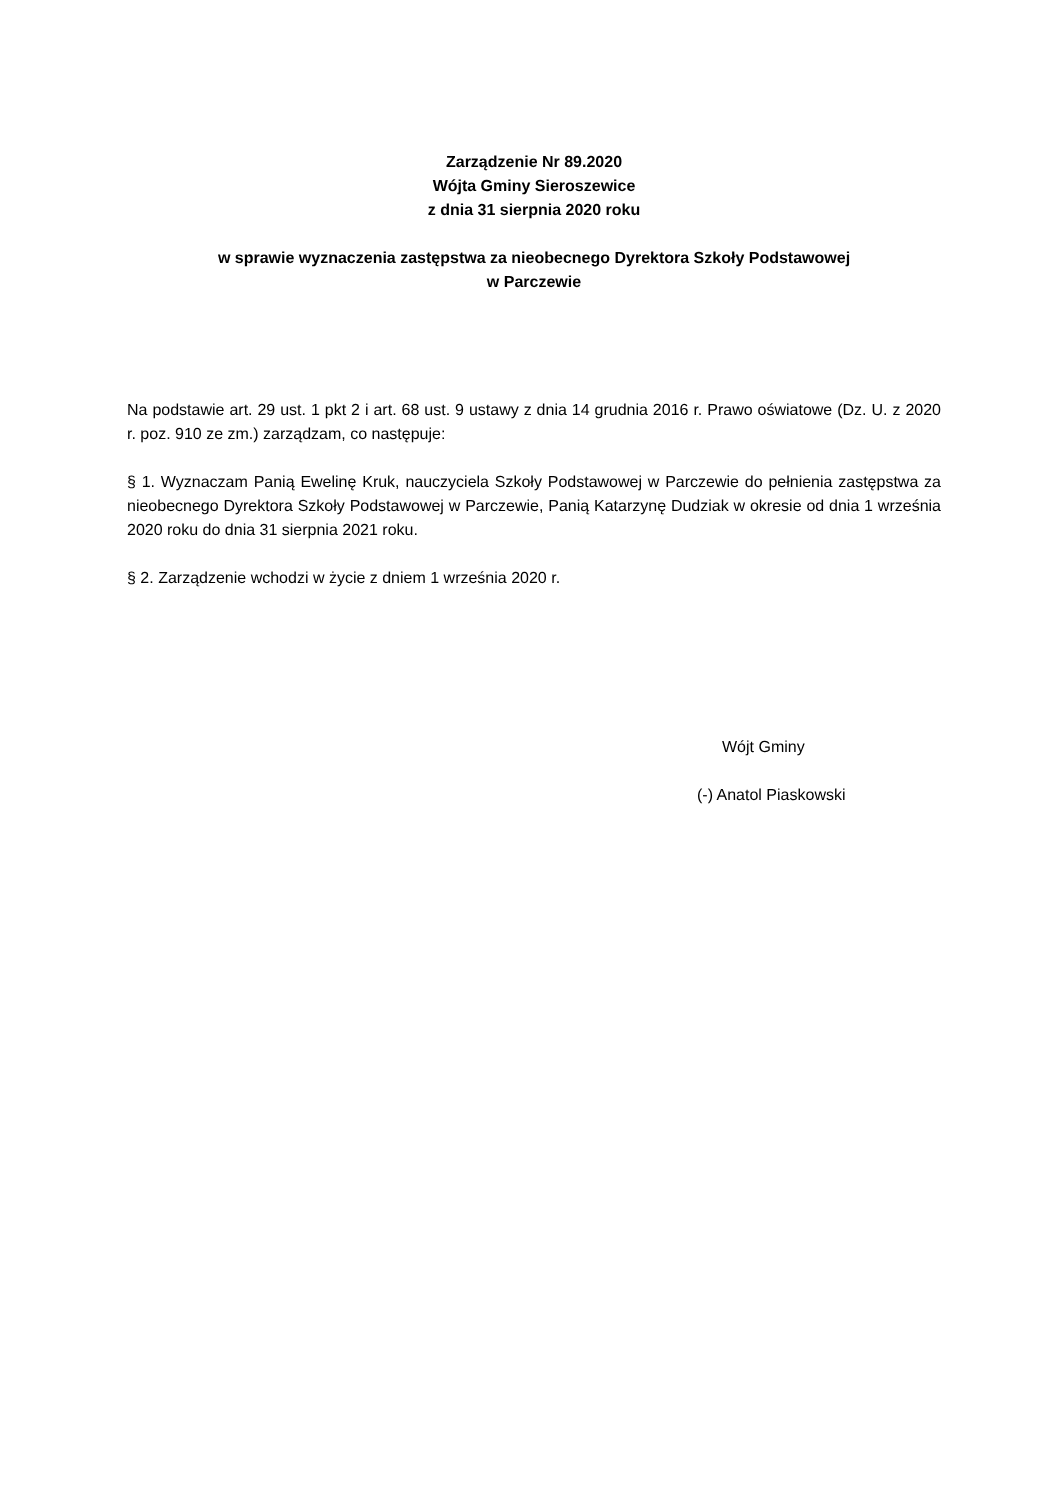Zarządzenie Nr 89.2020
Wójta Gminy Sieroszewice
z dnia 31 sierpnia 2020 roku
w sprawie wyznaczenia zastępstwa za nieobecnego Dyrektora Szkoły Podstawowej
w Parczewie
Na podstawie art. 29 ust. 1 pkt 2 i art. 68 ust. 9 ustawy z dnia 14 grudnia 2016 r. Prawo oświatowe (Dz. U. z 2020 r. poz. 910 ze zm.) zarządzam, co następuje:
§ 1. Wyznaczam Panią Ewelinę Kruk, nauczyciela Szkoły Podstawowej w Parczewie do pełnienia zastępstwa za nieobecnego Dyrektora Szkoły Podstawowej w Parczewie, Panią Katarzynę Dudziak w okresie od dnia 1 września 2020 roku do dnia 31 sierpnia 2021 roku.
§ 2. Zarządzenie wchodzi w życie z dniem 1 września 2020 r.
Wójt Gminy
(-) Anatol Piaskowski